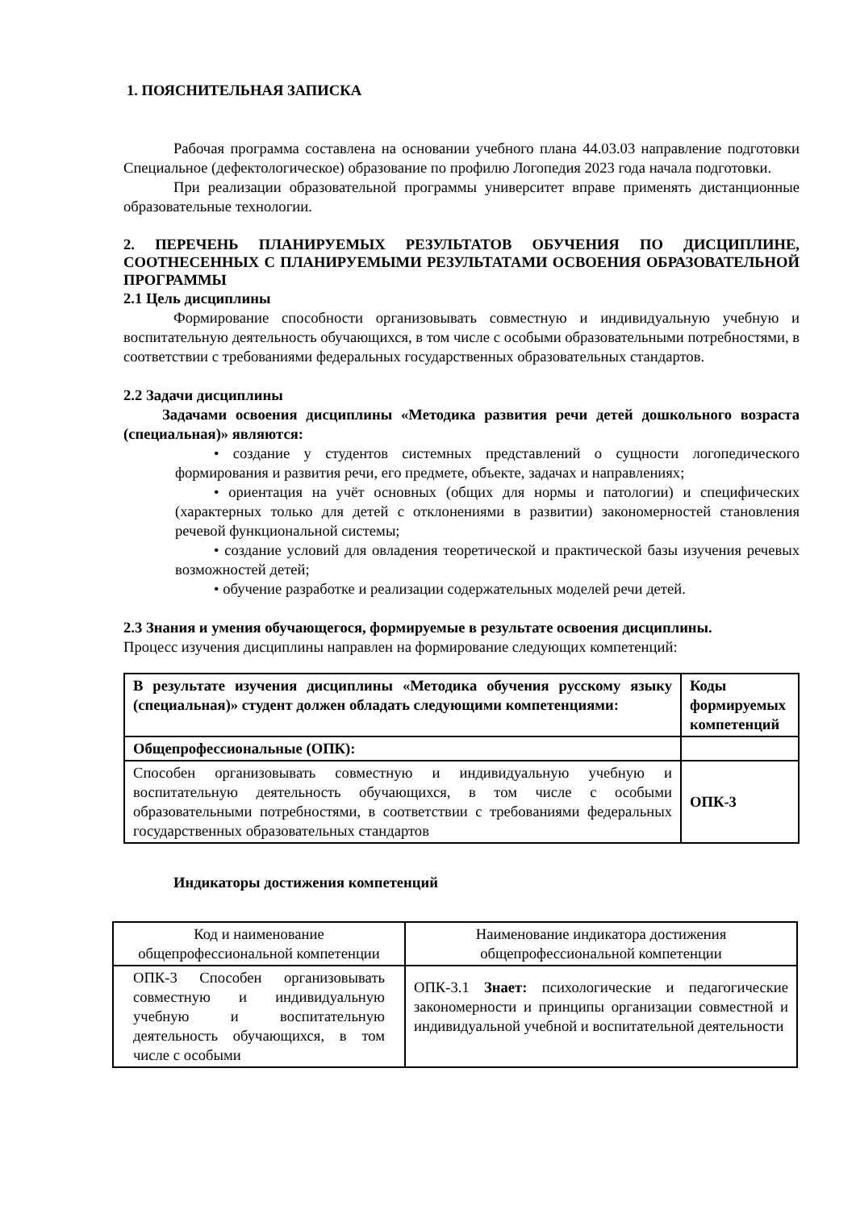1. ПОЯСНИТЕЛЬНАЯ ЗАПИСКА
Рабочая программа составлена на основании учебного плана 44.03.03 направление подготовки Специальное (дефектологическое) образование по профилю Логопедия 2023 года начала подготовки.
При реализации образовательной программы университет вправе применять дистанционные образовательные технологии.
2. ПЕРЕЧЕНЬ ПЛАНИРУЕМЫХ РЕЗУЛЬТАТОВ ОБУЧЕНИЯ ПО ДИСЦИПЛИНЕ, СООТНЕСЕННЫХ С ПЛАНИРУЕМЫМИ РЕЗУЛЬТАТАМИ ОСВОЕНИЯ ОБРАЗОВАТЕЛЬНОЙ ПРОГРАММЫ
2.1 Цель дисциплины
Формирование способности организовывать совместную и индивидуальную учебную и воспитательную деятельность обучающихся, в том числе с особыми образовательными потребностями, в соответствии с требованиями федеральных государственных образовательных стандартов.
2.2 Задачи дисциплины
Задачами освоения дисциплины «Методика развития речи детей дошкольного возраста (специальная)» являются:
• создание у студентов системных представлений о сущности логопедического формирования и развития речи, его предмете, объекте, задачах и направлениях;
• ориентация на учёт основных (общих для нормы и патологии) и специфических (характерных только для детей с отклонениями в развитии) закономерностей становления речевой функциональной системы;
• создание условий для овладения теоретической и практической базы изучения речевых возможностей детей;
• обучение разработке и реализации содержательных моделей речи детей.
2.3 Знания и умения обучающегося, формируемые в результате освоения дисциплины.
Процесс изучения дисциплины направлен на формирование следующих компетенций:
| В результате изучения дисциплины «Методика обучения русскому языку (специальная)» студент должен обладать следующими компетенциями: | Коды формируемых компетенций |
| --- | --- |
| Общепрофессиональные (ОПК): | |
| Способен организовывать совместную и индивидуальную учебную и воспитательную деятельность обучающихся, в том числе с особыми образовательными потребностями, в соответствии с требованиями федеральных государственных образовательных стандартов | ОПК-3 |
Индикаторы достижения компетенций
| Код и наименование общепрофессиональной компетенции | Наименование индикатора достижения общепрофессиональной компетенции |
| ОПК-3 Способен организовывать совместную и индивидуальную учебную и воспитательную деятельность обучающихся, в том числе с особыми | ОПК-3.1 Знает: психологические и педагогические закономерности и принципы организации совместной и индивидуальной учебной и воспитательной деятельности |